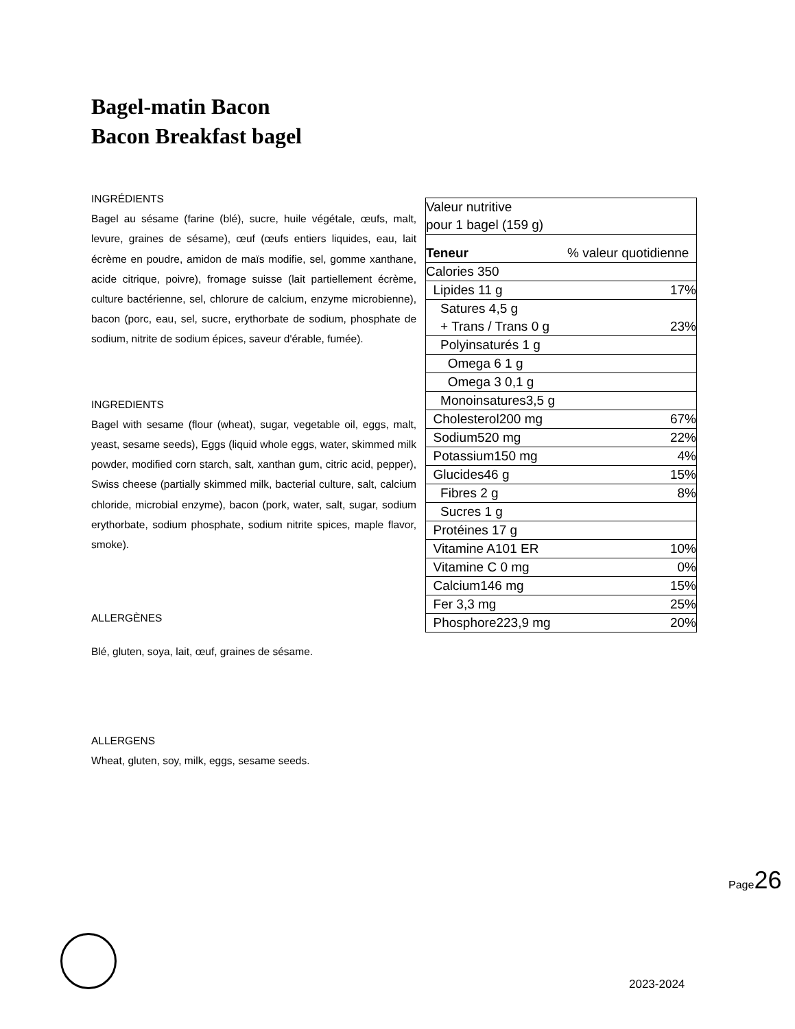Bagel-matin Bacon
Bacon Breakfast bagel
INGRÉDIENTS
Bagel au sésame (farine (blé), sucre, huile végétale, œufs, malt, levure, graines de sésame), œuf (œufs entiers liquides, eau, lait écrème en poudre, amidon de maïs modifie, sel, gomme xanthane, acide citrique, poivre), fromage suisse (lait partiellement écrème, culture bactérienne, sel, chlorure de calcium, enzyme microbienne), bacon (porc, eau, sel, sucre, erythorbate de sodium, phosphate de sodium, nitrite de sodium épices, saveur d'érable, fumée).
INGREDIENTS
Bagel with sesame (flour (wheat), sugar, vegetable oil, eggs, malt, yeast, sesame seeds), Eggs (liquid whole eggs, water, skimmed milk powder, modified corn starch, salt, xanthan gum, citric acid, pepper), Swiss cheese (partially skimmed milk, bacterial culture, salt, calcium chloride, microbial enzyme), bacon (pork, water, salt, sugar, sodium erythorbate, sodium phosphate, sodium nitrite spices, maple flavor, smoke).
ALLERGÈNES
Blé, gluten, soya, lait, œuf, graines de sésame.
ALLERGENS
Wheat, gluten, soy, milk, eggs, sesame seeds.
| Valeur nutritive pour 1 bagel (159 g) | |
| Teneur | % valeur quotidienne |
| Calories 350 | |
| Lipides 11 g | 17% |
| Satures 4,5 g + Trans / Trans 0 g | 23% |
| Polyinsaturés 1 g | |
| Omega 6 1 g | |
| Omega 3 0,1 g | |
| Monoinsatures3,5 g | |
| Cholesterol200 mg | 67% |
| Sodium520 mg | 22% |
| Potassium150 mg | 4% |
| Glucides46 g | 15% |
| Fibres 2 g | 8% |
| Sucres 1 g | |
| Protéines 17 g | |
| Vitamine A101 ER | 10% |
| Vitamine C 0 mg | 0% |
| Calcium146 mg | 15% |
| Fer 3,3 mg | 25% |
| Phosphore223,9 mg | 20% |
Page26
2023-2024